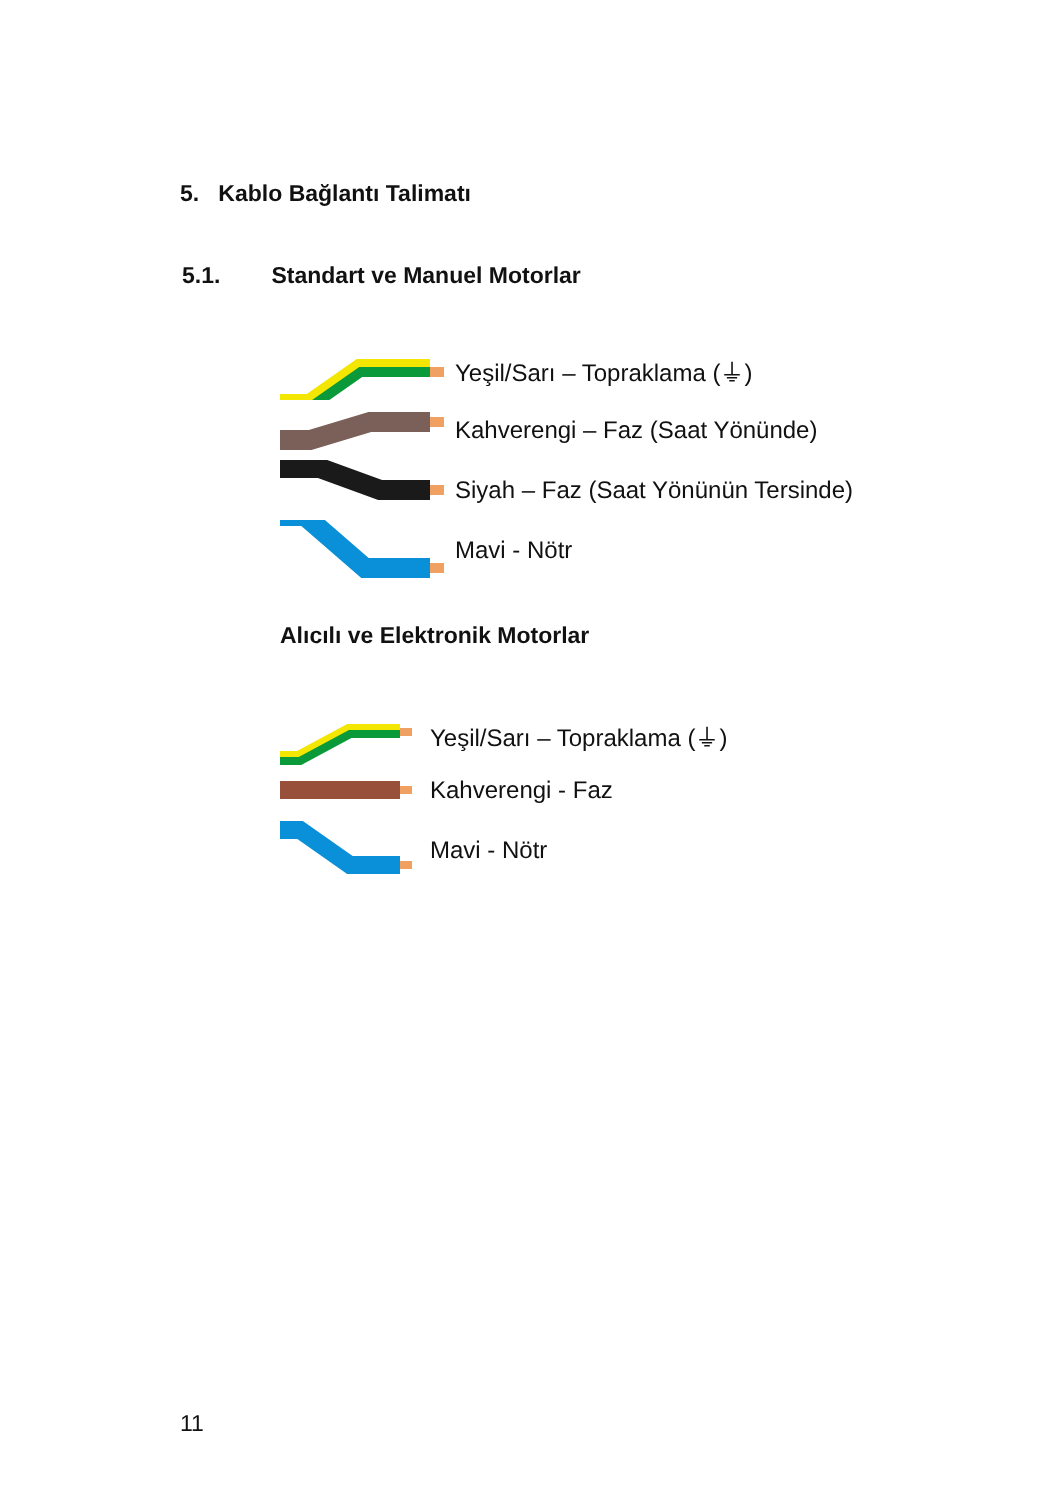5. Kablo Bağlantı Talimatı
5.1. Standart ve Manuel Motorlar
Yeşil/Sarı – Topraklama (⏚)
Kahverengi – Faz (Saat Yönünde)
Siyah – Faz (Saat Yönünün Tersinde)
Mavi - Nötr
Alıcılı ve Elektronik Motorlar
Yeşil/Sarı – Topraklama (⏚)
Kahverengi - Faz
Mavi - Nötr
11